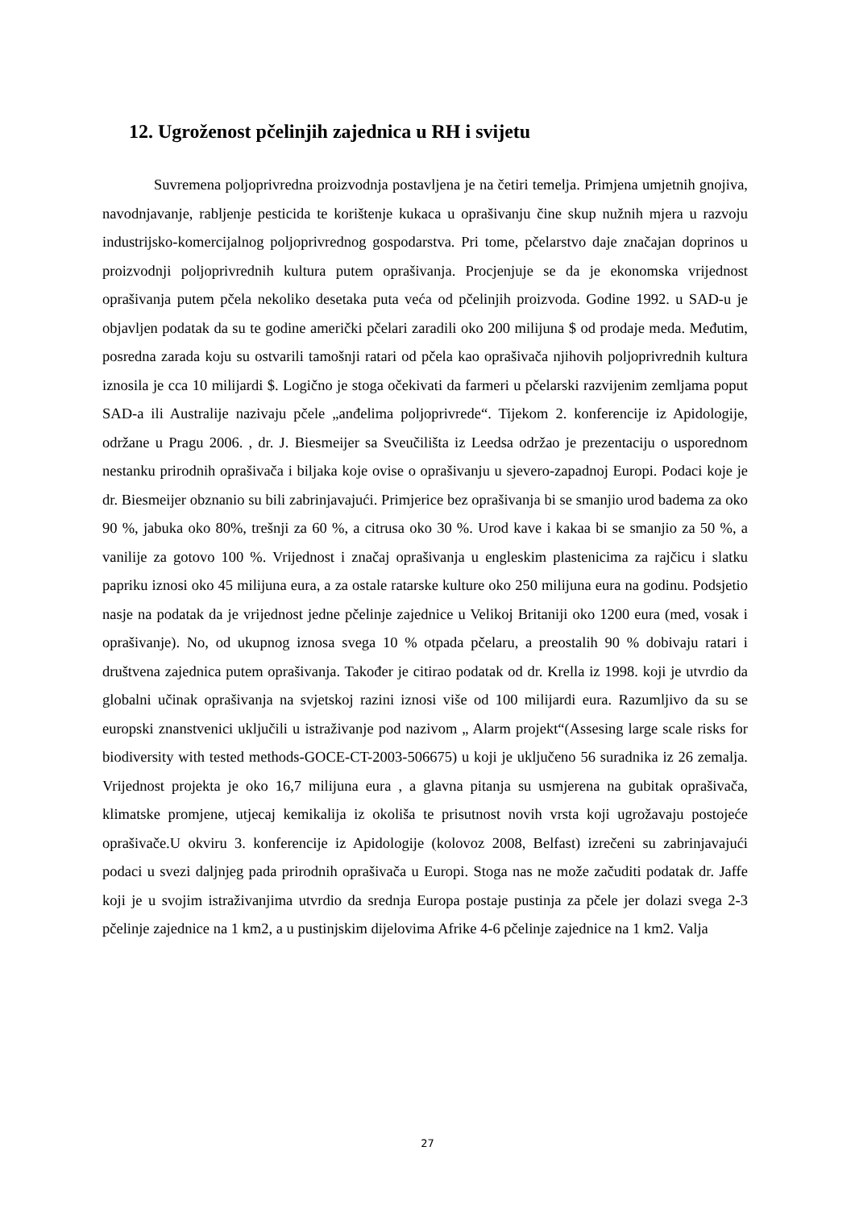12. Ugroženost pčelinjih zajednica u RH i svijetu
Suvremena poljoprivredna proizvodnja postavljena je na četiri temelja. Primjena umjetnih gnojiva, navodnjavanje, rabljenje pesticida te korištenje kukaca u oprašivanju čine skup nužnih mjera u razvoju industrijsko-komercijalnog poljoprivrednog gospodarstva. Pri tome, pčelarstvo daje značajan doprinos u proizvodnji poljoprivrednih kultura putem oprašivanja. Procjenjuje se da je ekonomska vrijednost oprašivanja putem pčela nekoliko desetaka puta veća od pčelinjih proizvoda. Godine 1992. u SAD-u je objavljen podatak da su te godine američki pčelari zaradili oko 200 milijuna $ od prodaje meda. Međutim, posredna zarada koju su ostvarili tamošnji ratari od pčela kao oprašivača njihovih poljoprivrednih kultura iznosila je cca 10 milijardi $. Logično je stoga očekivati da farmeri u pčelarski razvijenim zemljama poput SAD-a ili Australije nazivaju pčele „anđelima poljoprivrede“. Tijekom 2. konferencije iz Apidologije, održane u Pragu 2006. , dr. J. Biesmeijer sa Sveučilišta iz Leedsa održao je prezentaciju o usporednom nestanku prirodnih oprašivača i biljaka koje ovise o oprašivanju u sjevero-zapadnoj Europi. Podaci koje je dr. Biesmeijer obznanio su bili zabrinjavajući. Primjerice bez oprašivanja bi se smanjio urod badema za oko 90 %, jabuka oko 80%, trešnji za 60 %, a citrusa oko 30 %. Urod kave i kakaa bi se smanjio za 50 %, a vanilije za gotovo 100 %. Vrijednost i značaj oprašivanja u engleskim plastenicima za rajčicu i slatku papriku iznosi oko 45 milijuna eura, a za ostale ratarske kulture oko 250 milijuna eura na godinu. Podsjetio nasje na podatak da je vrijednost jedne pčelinje zajednice u Velikoj Britaniji oko 1200 eura (med, vosak i oprašivanje). No, od ukupnog iznosa svega 10 % otpada pčelaru, a preostalih 90 % dobivaju ratari i društvena zajednica putem oprašivanja. Također je citirao podatak od dr. Krella iz 1998. koji je utvrdio da globalni učinak oprašivanja na svjetskoj razini iznosi više od 100 milijardi eura. Razumljivo da su se europski znanstvenici uključili u istraživanje pod nazivom „ Alarm projekt“(Assesing large scale risks for biodiversity with tested methods-GOCE-CT-2003-506675) u koji je uključeno 56 suradnika iz 26 zemalja. Vrijednost projekta je oko 16,7 milijuna eura , a glavna pitanja su usmjerena na gubitak oprašivača, klimatske promjene, utjecaj kemikalija iz okoliša te prisutnost novih vrsta koji ugrožavaju postojeće oprašivače.U okviru 3. konferencije iz Apidologije (kolovoz 2008, Belfast) izrečeni su zabrinjavajući podaci u svezi daljnjeg pada prirodnih oprašivača u Europi. Stoga nas ne može začuditi podatak dr. Jaffe koji je u svojim istraživanjima utvrdio da srednja Europa postaje pustinja za pčele jer dolazi svega 2-3 pčelinje zajednice na 1 km2, a u pustinjskim dijelovima Afrike 4-6 pčelinje zajednice na 1 km2. Valja
27